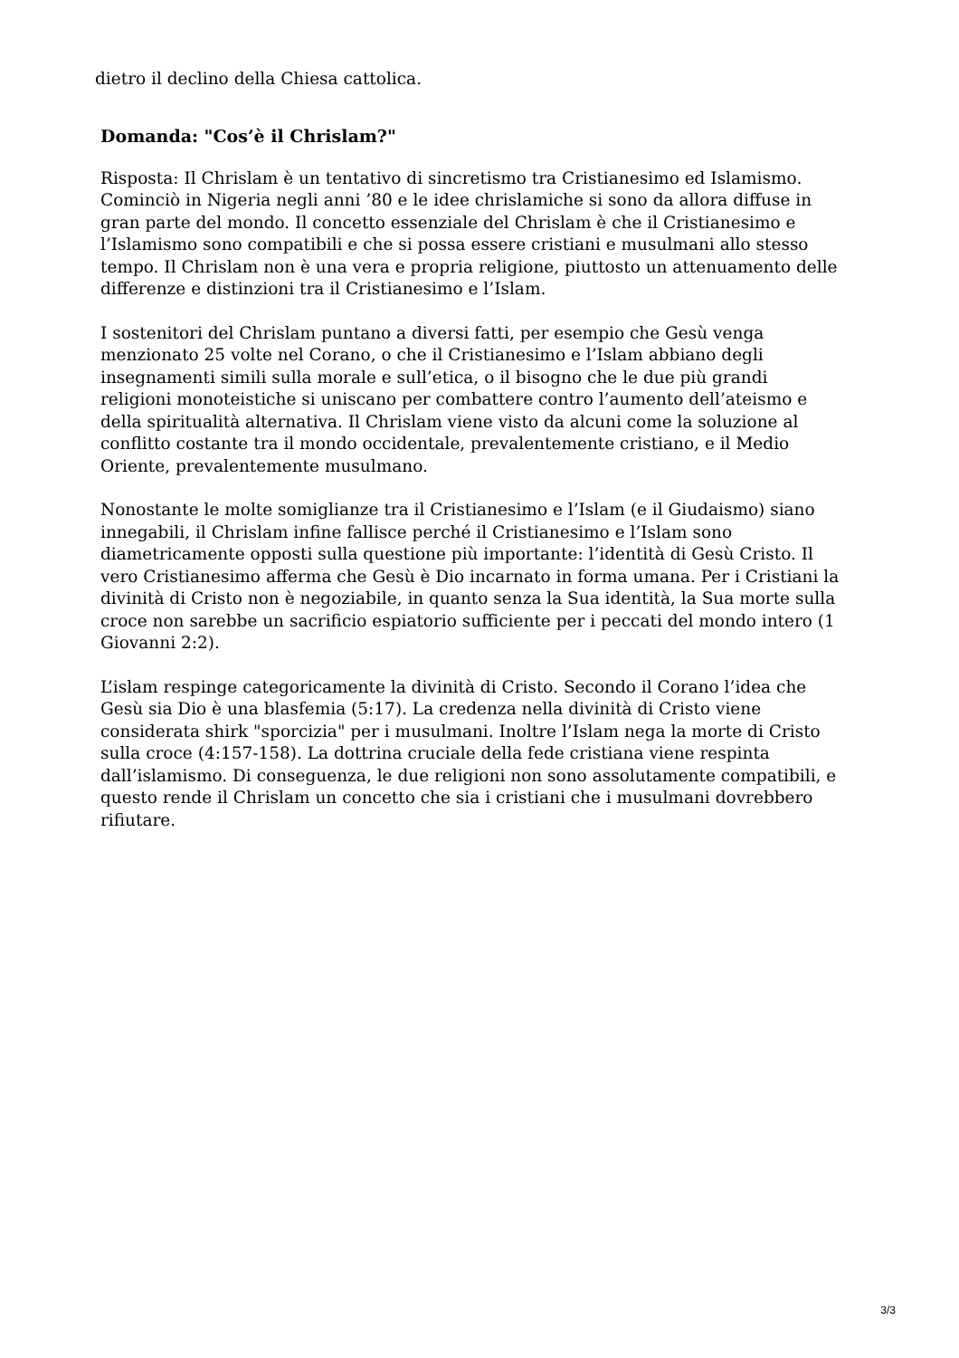dietro il declino della Chiesa cattolica.
Domanda: "Cos’è il Chrislam?"
Risposta: Il Chrislam è un tentativo di sincretismo tra Cristianesimo ed Islamismo. Cominciò in Nigeria negli anni ’80 e le idee chrislamiche si sono da allora diffuse in gran parte del mondo. Il concetto essenziale del Chrislam è che il Cristianesimo e l’Islamismo sono compatibili e che si possa essere cristiani e musulmani allo stesso tempo. Il Chrislam non è una vera e propria religione, piuttosto un attenuamento delle differenze e distinzioni tra il Cristianesimo e l’Islam.
I sostenitori del Chrislam puntano a diversi fatti, per esempio che Gesù venga menzionato 25 volte nel Corano, o che il Cristianesimo e l’Islam abbiano degli insegnamenti simili sulla morale e sull’etica, o il bisogno che le due più grandi religioni monoteistiche si uniscano per combattere contro l’aumento dell’ateismo e della spiritualità alternativa. Il Chrislam viene visto da alcuni come la soluzione al conflitto costante tra il mondo occidentale, prevalentemente cristiano, e il Medio Oriente, prevalentemente musulmano.
Nonostante le molte somiglianze tra il Cristianesimo e l’Islam (e il Giudaismo) siano innegabili, il Chrislam infine fallisce perché il Cristianesimo e l’Islam sono diametricamente opposti sulla questione più importante: l’identità di Gesù Cristo. Il vero Cristianesimo afferma che Gesù è Dio incarnato in forma umana. Per i Cristiani la divinità di Cristo non è negoziabile, in quanto senza la Sua identità, la Sua morte sulla croce non sarebbe un sacrificio espiatorio sufficiente per i peccati del mondo intero (1 Giovanni 2:2).
L’islam respinge categoricamente la divinità di Cristo. Secondo il Corano l’idea che Gesù sia Dio è una blasfemia (5:17). La credenza nella divinità di Cristo viene considerata shirk "sporcizia" per i musulmani. Inoltre l’Islam nega la morte di Cristo sulla croce (4:157-158). La dottrina cruciale della fede cristiana viene respinta dall’islamismo. Di conseguenza, le due religioni non sono assolutamente compatibili, e questo rende il Chrislam un concetto che sia i cristiani che i musulmani dovrebbero rifiutare.
3/3